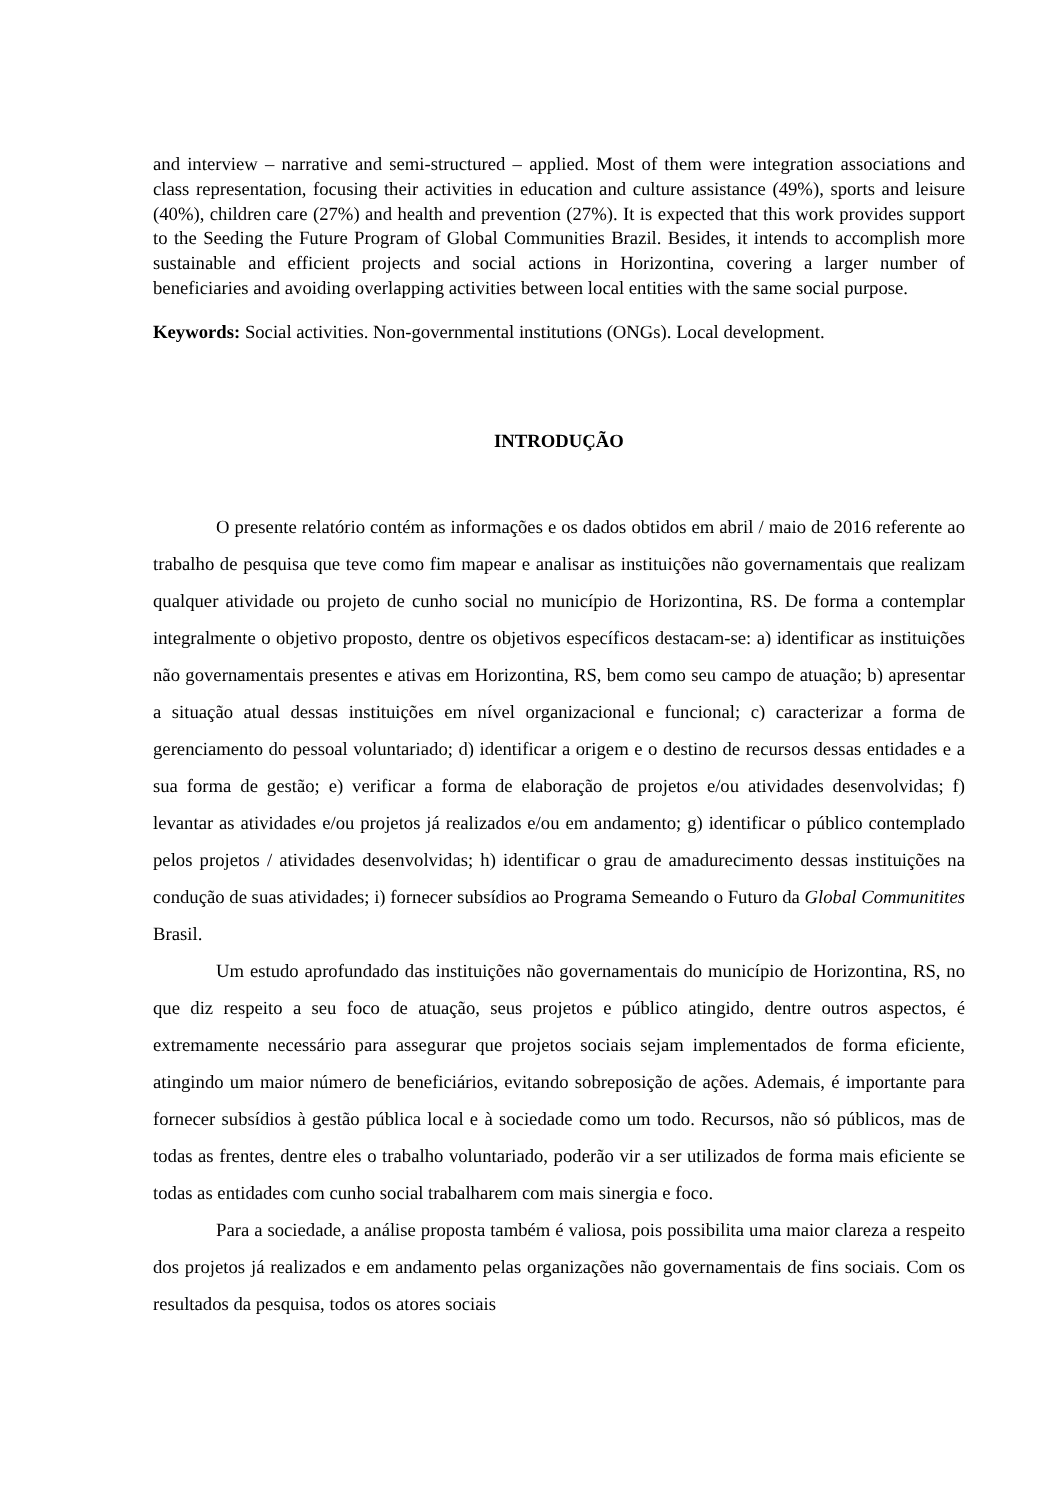and interview – narrative and semi-structured – applied. Most of them were integration associations and class representation, focusing their activities in education and culture assistance (49%), sports and leisure (40%), children care (27%) and health and prevention (27%). It is expected that this work provides support to the Seeding the Future Program of Global Communities Brazil. Besides, it intends to accomplish more sustainable and efficient projects and social actions in Horizontina, covering a larger number of beneficiaries and avoiding overlapping activities between local entities with the same social purpose.
Keywords: Social activities. Non-governmental institutions (ONGs). Local development.
INTRODUÇÃO
O presente relatório contém as informações e os dados obtidos em abril / maio de 2016 referente ao trabalho de pesquisa que teve como fim mapear e analisar as instituições não governamentais que realizam qualquer atividade ou projeto de cunho social no município de Horizontina, RS. De forma a contemplar integralmente o objetivo proposto, dentre os objetivos específicos destacam-se: a) identificar as instituições não governamentais presentes e ativas em Horizontina, RS, bem como seu campo de atuação; b) apresentar a situação atual dessas instituições em nível organizacional e funcional; c) caracterizar a forma de gerenciamento do pessoal voluntariado; d) identificar a origem e o destino de recursos dessas entidades e a sua forma de gestão; e) verificar a forma de elaboração de projetos e/ou atividades desenvolvidas; f) levantar as atividades e/ou projetos já realizados e/ou em andamento; g) identificar o público contemplado pelos projetos / atividades desenvolvidas; h) identificar o grau de amadurecimento dessas instituições na condução de suas atividades; i) fornecer subsídios ao Programa Semeando o Futuro da Global Communitites Brasil.
Um estudo aprofundado das instituições não governamentais do município de Horizontina, RS, no que diz respeito a seu foco de atuação, seus projetos e público atingido, dentre outros aspectos, é extremamente necessário para assegurar que projetos sociais sejam implementados de forma eficiente, atingindo um maior número de beneficiários, evitando sobreposição de ações. Ademais, é importante para fornecer subsídios à gestão pública local e à sociedade como um todo. Recursos, não só públicos, mas de todas as frentes, dentre eles o trabalho voluntariado, poderão vir a ser utilizados de forma mais eficiente se todas as entidades com cunho social trabalharem com mais sinergia e foco.
Para a sociedade, a análise proposta também é valiosa, pois possibilita uma maior clareza a respeito dos projetos já realizados e em andamento pelas organizações não governamentais de fins sociais. Com os resultados da pesquisa, todos os atores sociais